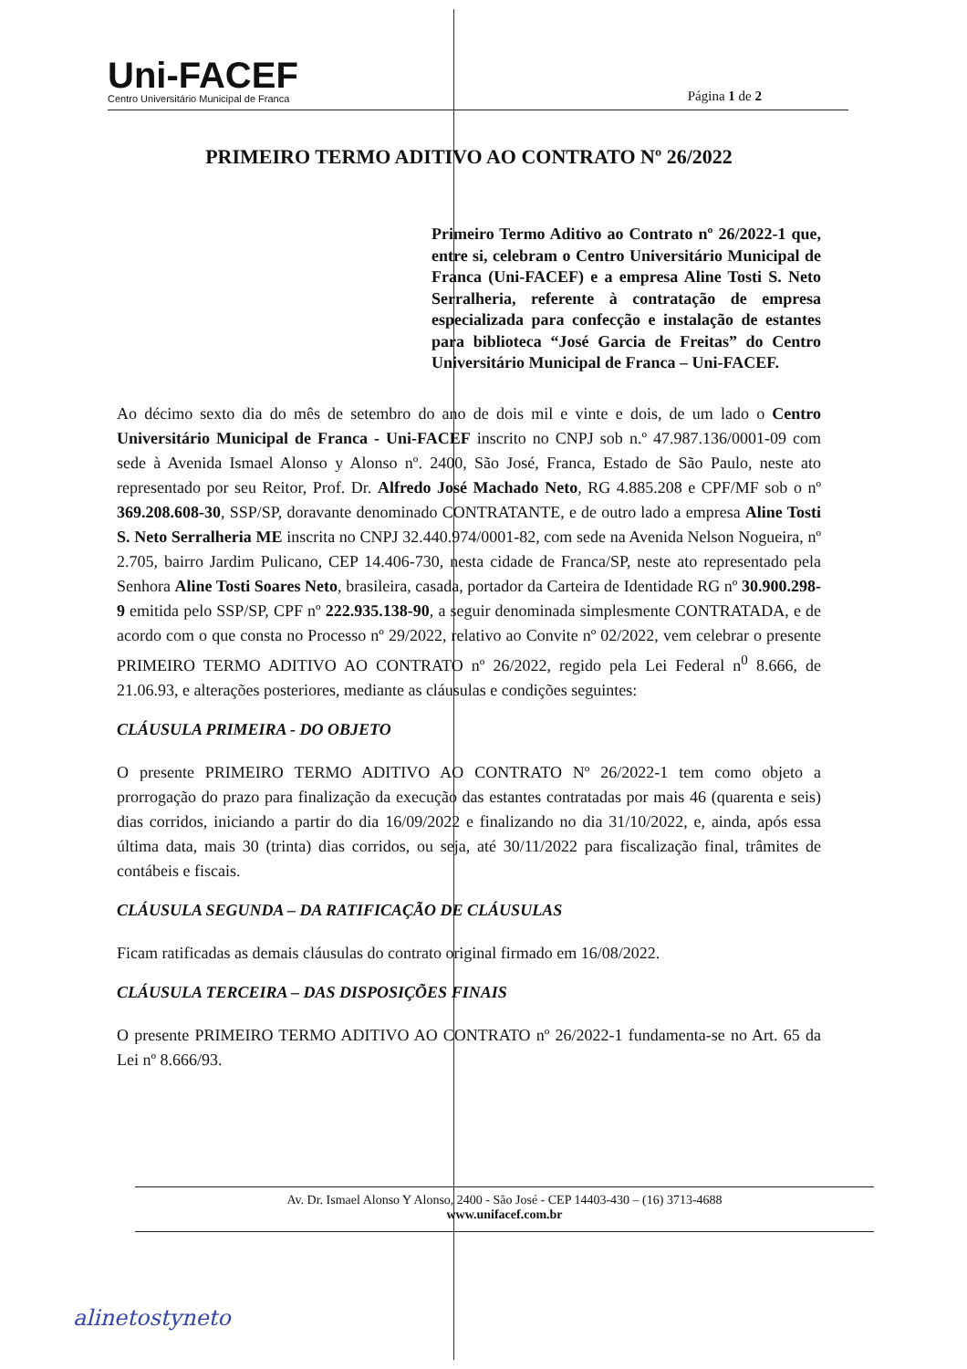Uni-FACEF
Centro Universitário Municipal de Franca
Página 1 de 2
PRIMEIRO TERMO ADITIVO AO CONTRATO Nº 26/2022
Primeiro Termo Aditivo ao Contrato nº 26/2022-1 que, entre si, celebram o Centro Universitário Municipal de Franca (Uni-FACEF) e a empresa Aline Tosti S. Neto Serralheria, referente à contratação de empresa especializada para confecção e instalação de estantes para biblioteca “José Garcia de Freitas” do Centro Universitário Municipal de Franca – Uni-FACEF.
Ao décimo sexto dia do mês de setembro do ano de dois mil e vinte e dois, de um lado o Centro Universitário Municipal de Franca - Uni-FACEF inscrito no CNPJ sob n.º 47.987.136/0001-09 com sede à Avenida Ismael Alonso y Alonso nº. 2400, São José, Franca, Estado de São Paulo, neste ato representado por seu Reitor, Prof. Dr. Alfredo José Machado Neto, RG 4.885.208 e CPF/MF sob o nº 369.208.608-30, SSP/SP, doravante denominado CONTRATANTE, e de outro lado a empresa Aline Tosti S. Neto Serralheria ME inscrita no CNPJ 32.440.974/0001-82, com sede na Avenida Nelson Nogueira, nº 2.705, bairro Jardim Pulicano, CEP 14.406-730, nesta cidade de Franca/SP, neste ato representado pela Senhora Aline Tosti Soares Neto, brasileira, casada, portador da Carteira de Identidade RG nº 30.900.298-9 emitida pelo SSP/SP, CPF nº 222.935.138-90, a seguir denominada simplesmente CONTRATADA, e de acordo com o que consta no Processo nº 29/2022, relativo ao Convite nº 02/2022, vem celebrar o presente PRIMEIRO TERMO ADITIVO AO CONTRATO nº 26/2022, regido pela Lei Federal n<sup>0</sup> 8.666, de 21.06.93, e alterações posteriores, mediante as cláusulas e condições seguintes:
CLÁUSULA PRIMEIRA - DO OBJETO
O presente PRIMEIRO TERMO ADITIVO AO CONTRATO Nº 26/2022-1 tem como objeto a prorrogação do prazo para finalização da execução das estantes contratadas por mais 46 (quarenta e seis) dias corridos, iniciando a partir do dia 16/09/2022 e finalizando no dia 31/10/2022, e, ainda, após essa última data, mais 30 (trinta) dias corridos, ou seja, até 30/11/2022 para fiscalização final, trâmites de contábeis e fiscais.
CLÁUSULA SEGUNDA – DA RATIFICAÇÃO DE CLÁUSULAS
Ficam ratificadas as demais cláusulas do contrato original firmado em 16/08/2022.
CLÁUSULA TERCEIRA – DAS DISPOSIÇÕES FINAIS
O presente PRIMEIRO TERMO ADITIVO AO CONTRATO nº 26/2022-1 fundamenta-se no Art. 65 da Lei nº 8.666/93.
Av. Dr. Ismael Alonso Y Alonso, 2400 - São José - CEP 14403-430 – (16) 3713-4688
www.unifacef.com.br
alinetostyneto